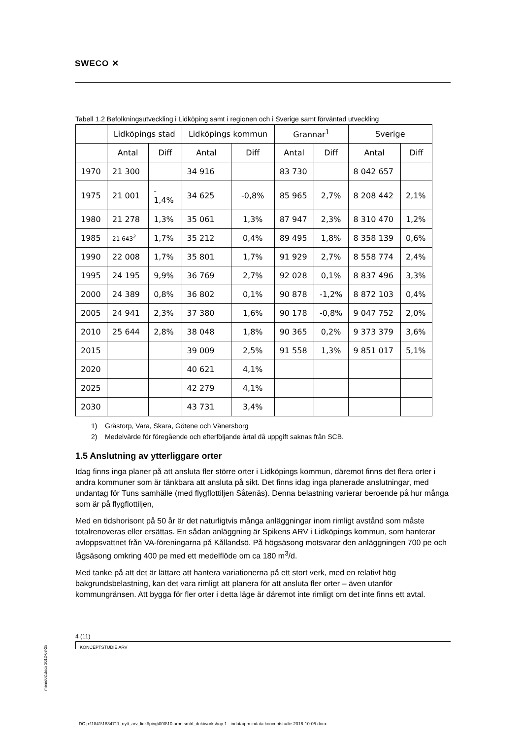SWECO ✕
Tabell 1.2 Befolkningsutveckling i Lidköping samt i regionen och i Sverige samt förväntad utveckling
| | Lidköpings stad | | Lidköpings kommun | | Grannar<sup>1</sup> | | Sverige | |
| --- | --- | --- | --- | --- | --- | --- | --- | --- |
| | Antal | Diff | Antal | Diff | Antal | Diff | Antal | Diff |
| 1970 | 21 300 | | 34 916 | | 83 730 | | 8 042 657 | |
| 1975 | 21 001 | - 1,4% | 34 625 | -0,8% | 85 965 | 2,7% | 8 208 442 | 2,1% |
| 1980 | 21 278 | 1,3% | 35 061 | 1,3% | 87 947 | 2,3% | 8 310 470 | 1,2% |
| 1985 | 21 643<sup>2</sup> | 1,7% | 35 212 | 0,4% | 89 495 | 1,8% | 8 358 139 | 0,6% |
| 1990 | 22 008 | 1,7% | 35 801 | 1,7% | 91 929 | 2,7% | 8 558 774 | 2,4% |
| 1995 | 24 195 | 9,9% | 36 769 | 2,7% | 92 028 | 0,1% | 8 837 496 | 3,3% |
| 2000 | 24 389 | 0,8% | 36 802 | 0,1% | 90 878 | -1,2% | 8 872 103 | 0,4% |
| 2005 | 24 941 | 2,3% | 37 380 | 1,6% | 90 178 | -0,8% | 9 047 752 | 2,0% |
| 2010 | 25 644 | 2,8% | 38 048 | 1,8% | 90 365 | 0,2% | 9 373 379 | 3,6% |
| 2015 | | | 39 009 | 2,5% | 91 558 | 1,3% | 9 851 017 | 5,1% |
| 2020 | | | 40 621 | 4,1% | | | | |
| 2025 | | | 42 279 | 4,1% | | | | |
| 2030 | | | 43 731 | 3,4% | | | | |
1) Grästorp, Vara, Skara, Götene och Vänersborg
2) Medelvärde för föregående och efterföljande årtal då uppgift saknas från SCB.
1.5 Anslutning av ytterliggare orter
Idag finns inga planer på att ansluta fler större orter i Lidköpings kommun, däremot finns det flera orter i andra kommuner som är tänkbara att ansluta på sikt. Det finns idag inga planerade anslutningar, med undantag för Tuns samhälle (med flygflottiljen Såtenäs). Denna belastning varierar beroende på hur många som är på flygflottiljen,
Med en tidshorisont på 50 år är det naturligtvis många anläggningar inom rimligt avstånd som måste totalrenoveras eller ersättas. En sådan anläggning är Spikens ARV i Lidköpings kommun, som hanterar avloppsvattnet från VA-föreningarna på Kållandsö. På högsäsong motsvarar den anläggningen 700 pe och lågsäsong omkring 400 pe med ett medelflöde om ca 180 m<sup>3</sup>/d.
Med tanke på att det är lättare att hantera variationerna på ett stort verk, med en relativt hög bakgrundsbelastning, kan det vara rimligt att planera för att ansluta fler orter – även utanför kommungränsen. Att bygga för fler orter i detta läge är däremot inte rimligt om det inte finns ett avtal.
4 (11)
KONCEPTSTUDIE ARV
memo02.docx 2012-03-28
DC p:\1841\1834711_nytt_arv_lidköping\000\10 arbetsmtrl_dok\workshop 1 - indata\pm indata konceptstudie 2016-10-05.docx